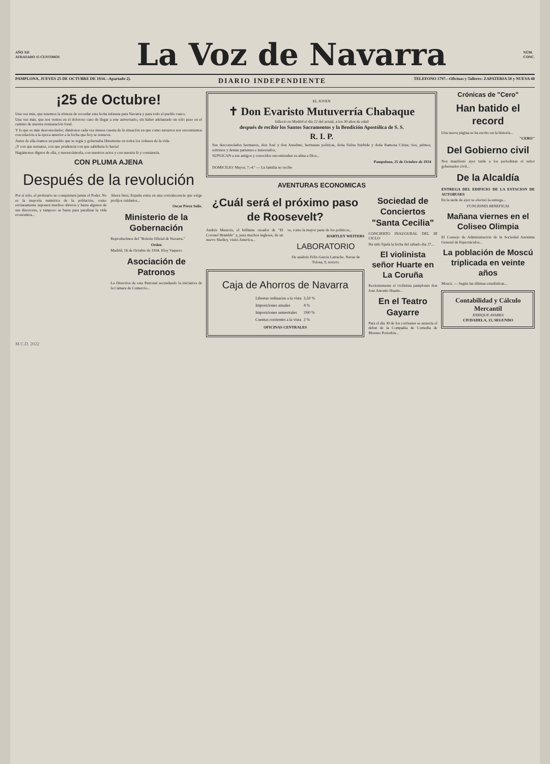AÑO XII
ATRASADO 15 CENTIMOS
La Voz de Navarra
NÚM.
CONC.
PAMPLONA, JUEVES 25 DE OCTUBRE DE 1934.--Apartado 2). DIARIO INDEPENDIENTE TELEFONO 1797.--Oficinas y Talleres: ZAPATERIA 50 y NUEVA 48
¡25 de Octubre!
Una vez más, que tenemos la tristeza de recordar esta fecha infausta para Navarra y para todo el pueblo vasco.
Una vez más, que nos vemos en el doloroso caso de llegar a este aniversario, sin haber adelantado un sólo paso en el camino de nuestra restauración foral.
Y lo que es más desconsolador; dándonos cada vez menos cuenta de la situación en que como navarros nos encontramos con relación a la época anterior a la fecha que hoy se renueva.
Antes de ella éramos un pueblo que se regía y gobernaba libremente en todos los órdenes de la vida.
¡Y con que sensatez, con que prudencia con que sabiduría lo hacía!
Hagámonos dignos de ella, y merezcámosla, con nuestros actos y con nuestra fé y constancia.
CON PLUMA AJENA
Después de la revolución
Por sí sólo, el proletario no conquistará jamás el Poder. No es la mayoría numérica de la población, como erróneamente suponen muchos obreros y hasta algunos de sus directores, y tampoco se basta para paralizar la vida económica...
Ahora bien; España entra en una convalecencia que exige prolijos cuidados...
Oscar Pérez Solís.
Ministerio de la Gobernación
Reproducimos del "Boletín Oficial de Navarra."
Orden
Madrid, 16 de Octubre de 1934. Eloy Vaquero
Asociación de Patronos
La Directiva de esta Patronal secundando la iniciativa de la Cámara de Comercio...
EL JOVEN
✝ Don Evaristo Mutuverría Chabaque
falleció en Madrid el día 22 del actual, a los 30 años de edad
después de recibir los Santos Sacramentos y la Bendición Apostólica de S. S.
R. I. P.
Sus desconsolados hermanos, don José y don Anselmo, hermanas políticas, doña Felisa Itúrbide y doña Ramona Ciriza; tíos, primos, sobrinos y demás parientes e interesados,
SUPLICAN a sus amigos y conocidos encomienden su alma a Dios...
Pampolona, 25 de Octubre de 1934
DOMICILIO: Mayor, 7.-4.º — La familia no recibe
AVENTURAS ECONOMICAS
¿Cuál será el próximo paso de Roosevelt?
Andrés Maurois, el brillante creador de "El Coronel Bramble" y, para muchos ingleses, de un nuevo Shelley, visitó América...
ve, como la mayor parte de los políticos...
HARTLEY WEITERS
LABORATORIO
De análisis Félix García Larrache. Navas de Tolosa, 9, tercero.
Caja de Ahorros de Navarra
| Libretas ordinarias a la vista | 3,50 % |
| Imposiciones anuales | 4 % |
| Imposiciones semestrales | 3'60 % |
| Cuentas corrientes a la vista | 2 % |
OFICINAS CENTRALES
Sociedad de Conciertos "Santa Cecilia"
CONCIERTO INAUGURAL DEL III CICLO
Ha sido fijada la fecha del sábado día 27...
El violinista señor Huarte en La Coruña
Recientemente el violinista pamplonés don José Antonio Huarte...
En el Teatro Gayarre
Para el día 30 de los corrientes se anuncia el debut de la Compañía de Comedia de Morano Porredón...
Crónicas de "Cero"
Han batido el record
Una nueva página se ha escrito en la historia...
"CERO"
Del Gobierno civil
Nos manifestó ayer tarde a los periodistas el señor gobernador civil...
De la Alcaldía
ENTREGA DEL EDIFICIO DE LA ESTACION DE AUTOBUSES
En la tarde de ayer se efectuó la entrega...
FUNCIONES BENEFICAS
Mañana viernes en el Coliseo Olimpia
El Consejo de Administración de la Sociedad Anónima General de Espectáculos...
La población de Moscú triplicada en veinte años
Moscú. — Según las últimas estadísticas...
Contabilidad y Cálculo Mercantil
ENRIQUE AYARRA
CIUDADELA, 13, SEGUNDO
M.C.D. 2022